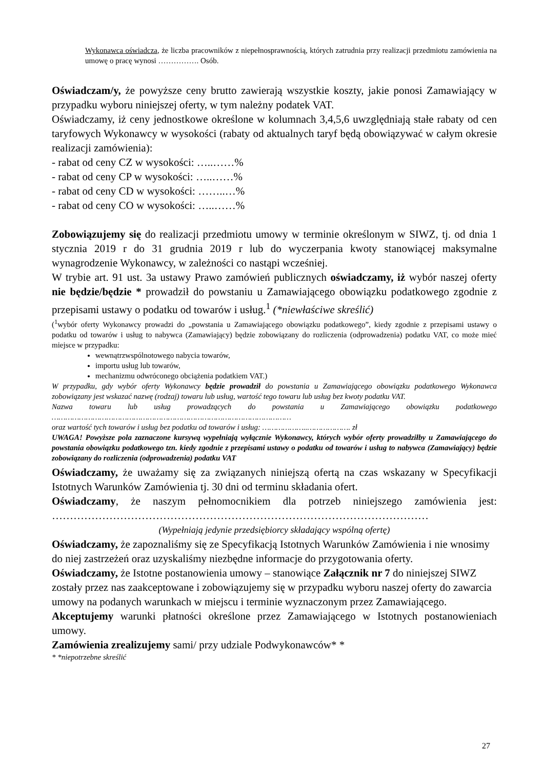Wykonawca oświadcza, że liczba pracowników z niepełnosprawnością, których zatrudnia przy realizacji przedmiotu zamówienia na umowę o pracę wynosi ……………. Osób.
Oświadczam/y, że powyższe ceny brutto zawierają wszystkie koszty, jakie ponosi Zamawiający w przypadku wyboru niniejszej oferty, w tym należny podatek VAT.
Oświadczamy, iż ceny jednostkowe określone w kolumnach 3,4,5,6 uwzględniają stałe rabaty od cen taryfowych Wykonawcy w wysokości (rabaty od aktualnych taryf będą obowiązywać w całym okresie realizacji zamówienia):
- rabat od ceny CZ w wysokości: …..……%
- rabat od ceny CP w wysokości: …..……%
- rabat od ceny CD w wysokości: ……..…%
- rabat od ceny CO w wysokości: …..……%
Zobowiązujemy się do realizacji przedmiotu umowy w terminie określonym w SIWZ, tj. od dnia 1 stycznia 2019 r do 31 grudnia 2019 r lub do wyczerpania kwoty stanowiącej maksymalne wynagrodzenie Wykonawcy, w zależności co nastąpi wcześniej.
W trybie art. 91 ust. 3a ustawy Prawo zamówień publicznych oświadczamy, iż wybór naszej oferty nie będzie/będzie * prowadził do powstaniu u Zamawiającego obowiązku podatkowego zgodnie z przepisami ustawy o podatku od towarów i usług.<sup>1</sup> (*niewłaściwe skreślić)
(<sup>1</sup>wybór oferty Wykonawcy prowadzi do „powstania u Zamawiającego obowiązku podatkowego”, kiedy zgodnie z przepisami ustawy o podatku od towarów i usług to nabywca (Zamawiający) będzie zobowiązany do rozliczenia (odprowadzenia) podatku VAT, co może mieć miejsce w przypadku:
wewnątrzwspólnotowego nabycia towarów,
importu usług lub towarów,
mechanizmu odwróconego obciążenia podatkiem VAT.)
W przypadku, gdy wybór oferty Wykonawcy będzie prowadził do powstania u Zamawiającego obowiązku podatkowego Wykonawca zobowiązany jest wskazać nazwę (rodzaj) towaru lub usług, wartość tego towaru lub usług bez kwoty podatku VAT.
Nazwa towaru lub usług prowadzących do powstania u Zamawiającego obowiązku podatkowego
……………………………………………………………………………………………
oraz wartość tych towarów i usług bez podatku od towarów i usług: ………………..………………. zł
UWAGA! Powyższe pola zaznaczone kursywą wypełniają wyłącznie Wykonawcy, których wybór oferty prowadziłby u Zamawiającego do powstania obowiązku podatkowego tzn. kiedy zgodnie z przepisami ustawy o podatku od towarów i usług to nabywca (Zamawiający) będzie zobowiązany do rozliczenia (odprowadzenia) podatku VAT
Oświadczamy, że uważamy się za związanych niniejszą ofertą na czas wskazany w Specyfikacji Istotnych Warunków Zamówienia tj. 30 dni od terminu składania ofert.
Oświadczamy, że naszym pełnomocnikiem dla potrzeb niniejszego zamówienia jest:
……………………………………………………………………………………………
(Wypełniają jedynie przedsiębiorcy składający wspólną ofertę)
Oświadczamy, że zapoznaliśmy się ze Specyfikacją Istotnych Warunków Zamówienia i nie wnosimy do niej zastrzeżeń oraz uzyskaliśmy niezbędne informacje do przygotowania oferty.
Oświadczamy, że Istotne postanowienia umowy – stanowiące Załącznik nr 7 do niniejszej SIWZ zostały przez nas zaakceptowane i zobowiązujemy się w przypadku wyboru naszej oferty do zawarcia umowy na podanych warunkach w miejscu i terminie wyznaczonym przez Zamawiającego.
Akceptujemy warunki płatności określone przez Zamawiającego w Istotnych postanowieniach umowy.
Zamówienia zrealizujemy sami/ przy udziale Podwykonawców* *
* *niepotrzebne skreślić
27